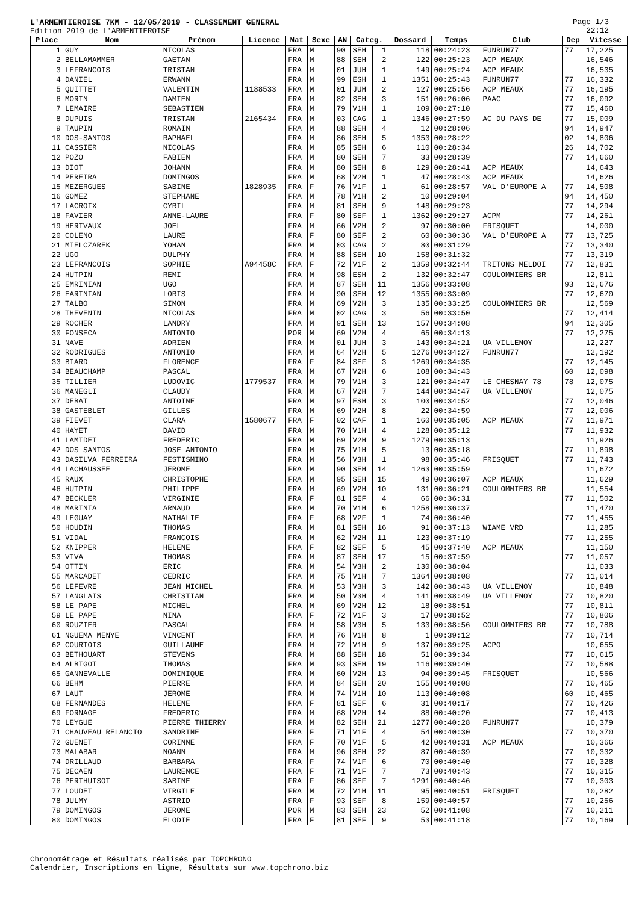L'ARMENTIEROISE 7KM - 12/05/2019 - CLASSEMENT GENERAL
Edition 2019 de l'ARMENTIEROISE
Page 1/3
22:12
| Place | Nom | Prénom | Licence | Nat | Sexe | AN | Categ. | | Dossard | Temps | Club | Dep | Vitesse |
| --- | --- | --- | --- | --- | --- | --- | --- | --- | --- | --- | --- | --- | --- |
| 1 | GUY | NICOLAS | | FRA | M | 90 | SEH | 1 | 118 | 00:24:23 | FUNRUN77 | 77 | 17,225 |
| 2 | BELLAMAMMER | GAETAN | | FRA | M | 88 | SEH | 2 | 122 | 00:25:23 | ACP MEAUX | | 16,546 |
| 3 | LEFRANCOIS | TRISTAN | | FRA | M | 01 | JUH | 1 | 149 | 00:25:24 | ACP MEAUX | | 16,535 |
| 4 | DANIEL | ERWANN | | FRA | M | 99 | ESH | 1 | 1351 | 00:25:43 | FUNRUN77 | 77 | 16,332 |
| 5 | QUITTET | VALENTIN | 1188533 | FRA | M | 01 | JUH | 2 | 127 | 00:25:56 | ACP MEAUX | 77 | 16,195 |
| 6 | MORIN | DAMIEN | | FRA | M | 82 | SEH | 3 | 151 | 00:26:06 | PAAC | 77 | 16,092 |
| 7 | LEMAIRE | SEBASTIEN | | FRA | M | 79 | V1H | 1 | 109 | 00:27:10 | | 77 | 15,460 |
| 8 | DUPUIS | TRISTAN | 2165434 | FRA | M | 03 | CAG | 1 | 1346 | 00:27:59 | AC DU PAYS DE | 77 | 15,009 |
| 9 | TAUPIN | ROMAIN | | FRA | M | 88 | SEH | 4 | 12 | 00:28:06 | | 94 | 14,947 |
| 10 | DOS-SANTOS | RAPHAEL | | FRA | M | 86 | SEH | 5 | 1353 | 00:28:22 | | 02 | 14,806 |
| 11 | CASSIER | NICOLAS | | FRA | M | 85 | SEH | 6 | 110 | 00:28:34 | | 26 | 14,702 |
| 12 | POZO | FABIEN | | FRA | M | 80 | SEH | 7 | 33 | 00:28:39 | | 77 | 14,660 |
| 13 | DIOT | JOHANN | | FRA | M | 80 | SEH | 8 | 129 | 00:28:41 | ACP MEAUX | | 14,643 |
| 14 | PEREIRA | DOMINGOS | | FRA | M | 68 | V2H | 1 | 47 | 00:28:43 | ACP MEAUX | | 14,626 |
| 15 | MEZERGUES | SABINE | 1828935 | FRA | F | 76 | V1F | 1 | 61 | 00:28:57 | VAL D'EUROPE A | 77 | 14,508 |
| 16 | GOMEZ | STEPHANE | | FRA | M | 78 | V1H | 2 | 10 | 00:29:04 | | 94 | 14,450 |
| 17 | LACROIX | CYRIL | | FRA | M | 81 | SEH | 9 | 148 | 00:29:23 | | 77 | 14,294 |
| 18 | FAVIER | ANNE-LAURE | | FRA | F | 80 | SEF | 1 | 1362 | 00:29:27 | ACPM | 77 | 14,261 |
| 19 | HERIVAUX | JOEL | | FRA | M | 66 | V2H | 2 | 97 | 00:30:00 | FRISQUET | | 14,000 |
| 20 | COLENO | LAURE | | FRA | F | 80 | SEF | 2 | 60 | 00:30:36 | VAL D'EUROPE A | 77 | 13,725 |
| 21 | MIELCZAREK | YOHAN | | FRA | M | 03 | CAG | 2 | 80 | 00:31:29 | | 77 | 13,340 |
| 22 | UGO | DULPHY | | FRA | M | 88 | SEH | 10 | 158 | 00:31:32 | | 77 | 13,319 |
| 23 | LEFRANCOIS | SOPHIE | A94458C | FRA | F | 72 | V1F | 2 | 1359 | 00:32:44 | TRITONS MELDOI | 77 | 12,831 |
| 24 | HUTPIN | REMI | | FRA | M | 98 | ESH | 2 | 132 | 00:32:47 | COULOMMIERS BR | | 12,811 |
| 25 | EMRINIAN | UGO | | FRA | M | 87 | SEH | 11 | 1356 | 00:33:08 | | 93 | 12,676 |
| 26 | EARINIAN | LORIS | | FRA | M | 90 | SEH | 12 | 1355 | 00:33:09 | | 77 | 12,670 |
| 27 | TALBO | SIMON | | FRA | M | 69 | V2H | 3 | 135 | 00:33:25 | COULOMMIERS BR | | 12,569 |
| 28 | THEVENIN | NICOLAS | | FRA | M | 02 | CAG | 3 | 56 | 00:33:50 | | 77 | 12,414 |
| 29 | ROCHER | LANDRY | | FRA | M | 91 | SEH | 13 | 157 | 00:34:08 | | 94 | 12,305 |
| 30 | FONSECA | ANTONIO | | POR | M | 69 | V2H | 4 | 65 | 00:34:13 | | 77 | 12,275 |
| 31 | NAVE | ADRIEN | | FRA | M | 01 | JUH | 3 | 143 | 00:34:21 | UA VILLENOY | | 12,227 |
| 32 | RODRIGUES | ANTONIO | | FRA | M | 64 | V2H | 5 | 1276 | 00:34:27 | FUNRUN77 | | 12,192 |
| 33 | BIARD | FLORENCE | | FRA | F | 84 | SEF | 3 | 1269 | 00:34:35 | | 77 | 12,145 |
| 34 | BEAUCHAMP | PASCAL | | FRA | M | 67 | V2H | 6 | 108 | 00:34:43 | | 60 | 12,098 |
| 35 | TILLIER | LUDOVIC | 1779537 | FRA | M | 79 | V1H | 3 | 121 | 00:34:47 | LE CHESNAY 78 | 78 | 12,075 |
| 36 | MANEGLI | CLAUDY | | FRA | M | 67 | V2H | 7 | 144 | 00:34:47 | UA VILLENOY | | 12,075 |
| 37 | DEBAT | ANTOINE | | FRA | M | 97 | ESH | 3 | 100 | 00:34:52 | | 77 | 12,046 |
| 38 | GASTEBLET | GILLES | | FRA | M | 69 | V2H | 8 | 22 | 00:34:59 | | 77 | 12,006 |
| 39 | FIEVET | CLARA | 1580677 | FRA | F | 02 | CAF | 1 | 160 | 00:35:05 | ACP MEAUX | 77 | 11,971 |
| 40 | HAYET | DAVID | | FRA | M | 70 | V1H | 4 | 128 | 00:35:12 | | 77 | 11,932 |
| 41 | LAMIDET | FREDERIC | | FRA | M | 69 | V2H | 9 | 1279 | 00:35:13 | | | 11,926 |
| 42 | DOS SANTOS | JOSE ANTONIO | | FRA | M | 75 | V1H | 5 | 13 | 00:35:18 | | 77 | 11,898 |
| 43 | DASILVA FERREIRA | FESTISMINO | | FRA | M | 56 | V3H | 1 | 98 | 00:35:46 | FRISQUET | 77 | 11,743 |
| 44 | LACHAUSSEE | JEROME | | FRA | M | 90 | SEH | 14 | 1263 | 00:35:59 | | | 11,672 |
| 45 | RAUX | CHRISTOPHE | | FRA | M | 95 | SEH | 15 | 49 | 00:36:07 | ACP MEAUX | | 11,629 |
| 46 | HUTPIN | PHILIPPE | | FRA | M | 69 | V2H | 10 | 131 | 00:36:21 | COULOMMIERS BR | | 11,554 |
| 47 | BECKLER | VIRGINIE | | FRA | F | 81 | SEF | 4 | 66 | 00:36:31 | | 77 | 11,502 |
| 48 | MARINIA | ARNAUD | | FRA | M | 70 | V1H | 6 | 1258 | 00:36:37 | | | 11,470 |
| 49 | LEGUAY | NATHALIE | | FRA | F | 68 | V2F | 1 | 74 | 00:36:40 | | 77 | 11,455 |
| 50 | HOUDIN | THOMAS | | FRA | M | 81 | SEH | 16 | 91 | 00:37:13 | WIAME VRD | | 11,285 |
| 51 | VIDAL | FRANCOIS | | FRA | M | 62 | V2H | 11 | 123 | 00:37:19 | | 77 | 11,255 |
| 52 | KNIPPER | HELENE | | FRA | F | 82 | SEF | 5 | 45 | 00:37:40 | ACP MEAUX | | 11,150 |
| 53 | VIVA | THOMAS | | FRA | M | 87 | SEH | 17 | 15 | 00:37:59 | | 77 | 11,057 |
| 54 | OTTIN | ERIC | | FRA | M | 54 | V3H | 2 | 130 | 00:38:04 | | | 11,033 |
| 55 | MARCADET | CEDRIC | | FRA | M | 75 | V1H | 7 | 1364 | 00:38:08 | | 77 | 11,014 |
| 56 | LEFEVRE | JEAN MICHEL | | FRA | M | 53 | V3H | 3 | 142 | 00:38:43 | UA VILLENOY | | 10,848 |
| 57 | LANGLAIS | CHRISTIAN | | FRA | M | 50 | V3H | 4 | 141 | 00:38:49 | UA VILLENOY | 77 | 10,820 |
| 58 | LE PAPE | MICHEL | | FRA | M | 69 | V2H | 12 | 18 | 00:38:51 | | 77 | 10,811 |
| 59 | LE PAPE | NINA | | FRA | F | 72 | V1F | 3 | 17 | 00:38:52 | | 77 | 10,806 |
| 60 | ROUZIER | PASCAL | | FRA | M | 58 | V3H | 5 | 133 | 00:38:56 | COULOMMIERS BR | 77 | 10,788 |
| 61 | NGUEMA MENYE | VINCENT | | FRA | M | 76 | V1H | 8 | 1 | 00:39:12 | | 77 | 10,714 |
| 62 | COURTOIS | GUILLAUME | | FRA | M | 72 | V1H | 9 | 137 | 00:39:25 | ACPO | | 10,655 |
| 63 | BETHOUART | STEVENS | | FRA | M | 88 | SEH | 18 | 51 | 00:39:34 | | 77 | 10,615 |
| 64 | ALBIGOT | THOMAS | | FRA | M | 93 | SEH | 19 | 116 | 00:39:40 | | 77 | 10,588 |
| 65 | GANNEVALLE | DOMINIQUE | | FRA | M | 60 | V2H | 13 | 94 | 00:39:45 | FRISQUET | | 10,566 |
| 66 | BEHM | PIERRE | | FRA | M | 84 | SEH | 20 | 155 | 00:40:08 | | 77 | 10,465 |
| 67 | LAUT | JEROME | | FRA | M | 74 | V1H | 10 | 113 | 00:40:08 | | 60 | 10,465 |
| 68 | FERNANDES | HELENE | | FRA | F | 81 | SEF | 6 | 31 | 00:40:17 | | 77 | 10,426 |
| 69 | FORNAGE | FREDERIC | | FRA | M | 68 | V2H | 14 | 88 | 00:40:20 | | 77 | 10,413 |
| 70 | LEYGUE | PIERRE THIERRY | | FRA | M | 82 | SEH | 21 | 1277 | 00:40:28 | FUNRUN77 | | 10,379 |
| 71 | CHAUVEAU RELANCIO | SANDRINE | | FRA | F | 71 | V1F | 4 | 54 | 00:40:30 | | 77 | 10,370 |
| 72 | GUENET | CORINNE | | FRA | F | 70 | V1F | 5 | 42 | 00:40:31 | ACP MEAUX | | 10,366 |
| 73 | MALABAR | NOANN | | FRA | M | 96 | SEH | 22 | 87 | 00:40:39 | | 77 | 10,332 |
| 74 | DRILLAUD | BARBARA | | FRA | F | 74 | V1F | 6 | 70 | 00:40:40 | | 77 | 10,328 |
| 75 | DECAEN | LAURENCE | | FRA | F | 71 | V1F | 7 | 73 | 00:40:43 | | 77 | 10,315 |
| 76 | PERTHUISOT | SABINE | | FRA | F | 86 | SEF | 7 | 1291 | 00:40:46 | | 77 | 10,303 |
| 77 | LOUDET | VIRGILE | | FRA | M | 72 | V1H | 11 | 95 | 00:40:51 | FRISQUET | | 10,282 |
| 78 | JULMY | ASTRID | | FRA | F | 93 | SEF | 8 | 159 | 00:40:57 | | 77 | 10,256 |
| 79 | DOMINGOS | JEROME | | POR | M | 83 | SEH | 23 | 52 | 00:41:08 | | 77 | 10,211 |
| 80 | DOMINGOS | ELODIE | | FRA | F | 81 | SEF | 9 | 53 | 00:41:18 | | 77 | 10,169 |
Chronométrage et Résultats réalisés par TOPCHRONO
Calendrier, Inscriptions en ligne, Résultats sur www.topchrono.biz